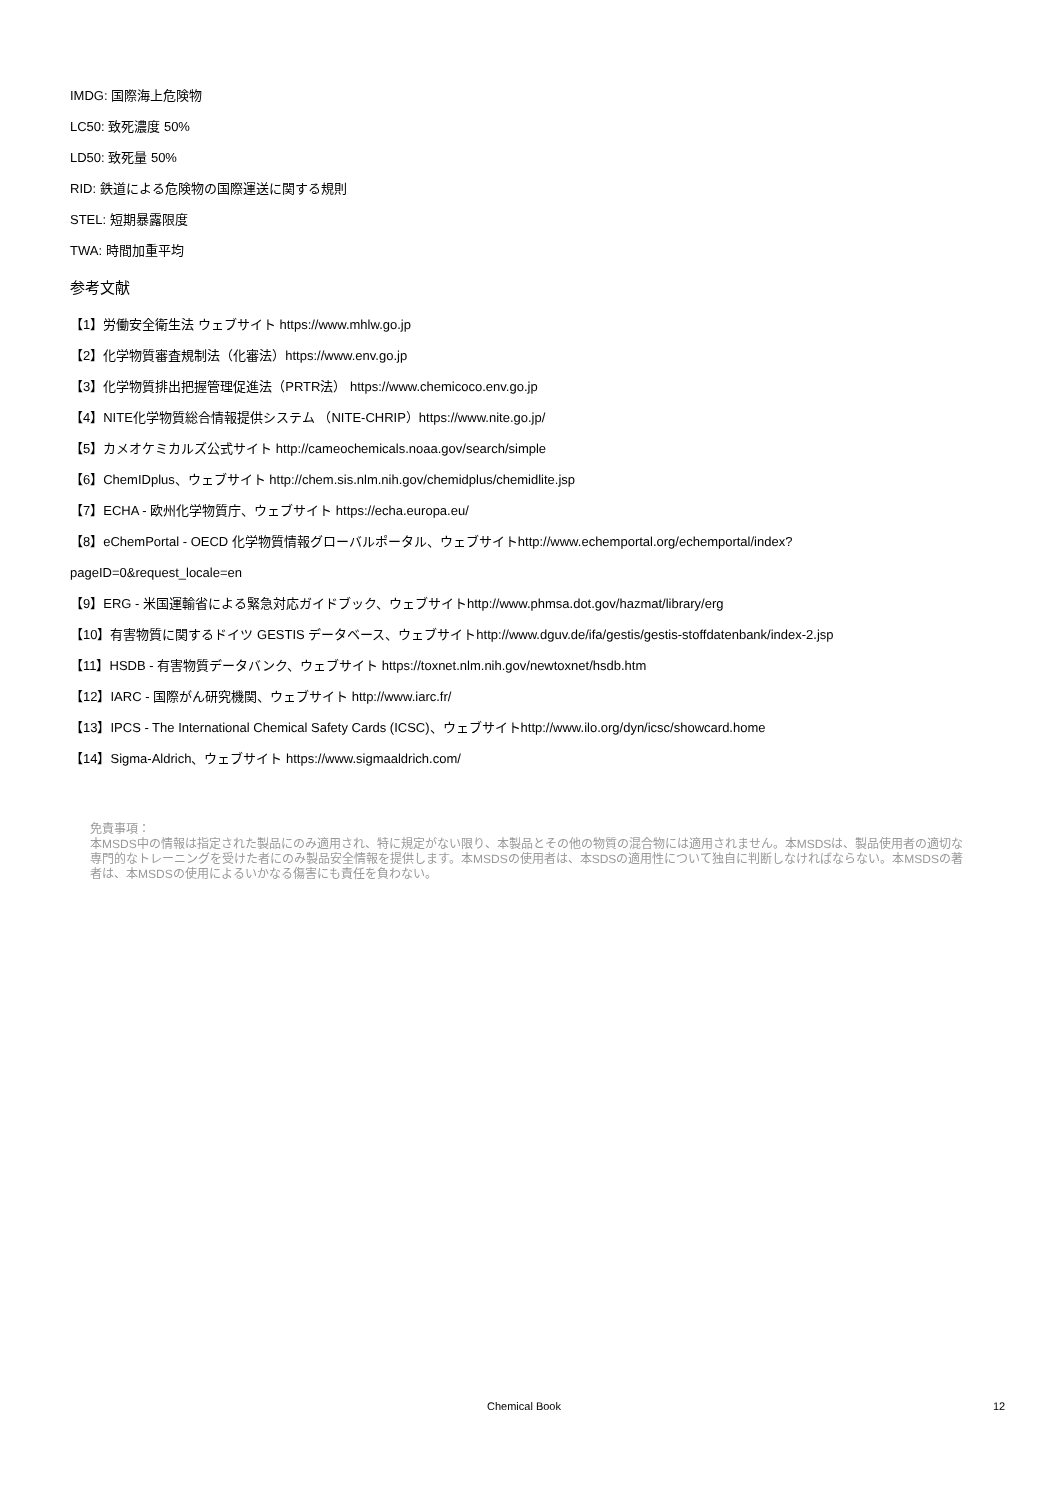IMDG: 国際海上危険物
LC50: 致死濃度 50%
LD50: 致死量 50%
RID: 鉄道による危険物の国際運送に関する規則
STEL: 短期暴露限度
TWA: 時間加重平均
参考文献
【1】労働安全衛生法 ウェブサイト https://www.mhlw.go.jp
【2】化学物質審査規制法（化審法）https://www.env.go.jp
【3】化学物質排出把握管理促進法（PRTR法） https://www.chemicoco.env.go.jp
【4】NITE化学物質総合情報提供システム （NITE-CHRIP）https://www.nite.go.jp/
【5】カメオケミカルズ公式サイト http://cameochemicals.noaa.gov/search/simple
【6】ChemIDplus、ウェブサイト http://chem.sis.nlm.nih.gov/chemidplus/chemidlite.jsp
【7】ECHA - 欧州化学物質庁、ウェブサイト https://echa.europa.eu/
【8】eChemPortal - OECD 化学物質情報グローバルポータル、ウェブサイトhttp://www.echemportal.org/echemportal/index?
pageID=0&request_locale=en
【9】ERG - 米国運輸省による緊急対応ガイドブック、ウェブサイトhttp://www.phmsa.dot.gov/hazmat/library/erg
【10】有害物質に関するドイツ GESTIS データベース、ウェブサイトhttp://www.dguv.de/ifa/gestis/gestis-stoffdatenbank/index-2.jsp
【11】HSDB - 有害物質データバンク、ウェブサイト https://toxnet.nlm.nih.gov/newtoxnet/hsdb.htm
【12】IARC - 国際がん研究機関、ウェブサイト http://www.iarc.fr/
【13】IPCS - The International Chemical Safety Cards (ICSC)、ウェブサイトhttp://www.ilo.org/dyn/icsc/showcard.home
【14】Sigma-Aldrich、ウェブサイト https://www.sigmaaldrich.com/
免責事項：
本MSDS中の情報は指定された製品にのみ適用され、特に規定がない限り、本製品とその他の物質の混合物には適用されません。本MSDSは、製品使用者の適切な専門的なトレーニングを受けた者にのみ製品安全情報を提供します。本MSDSの使用者は、本SDSの適用性について独自に判断しなければならない。本MSDSの著者は、本MSDSの使用によるいかなる傷害にも責任を負わない。
Chemical Book 12